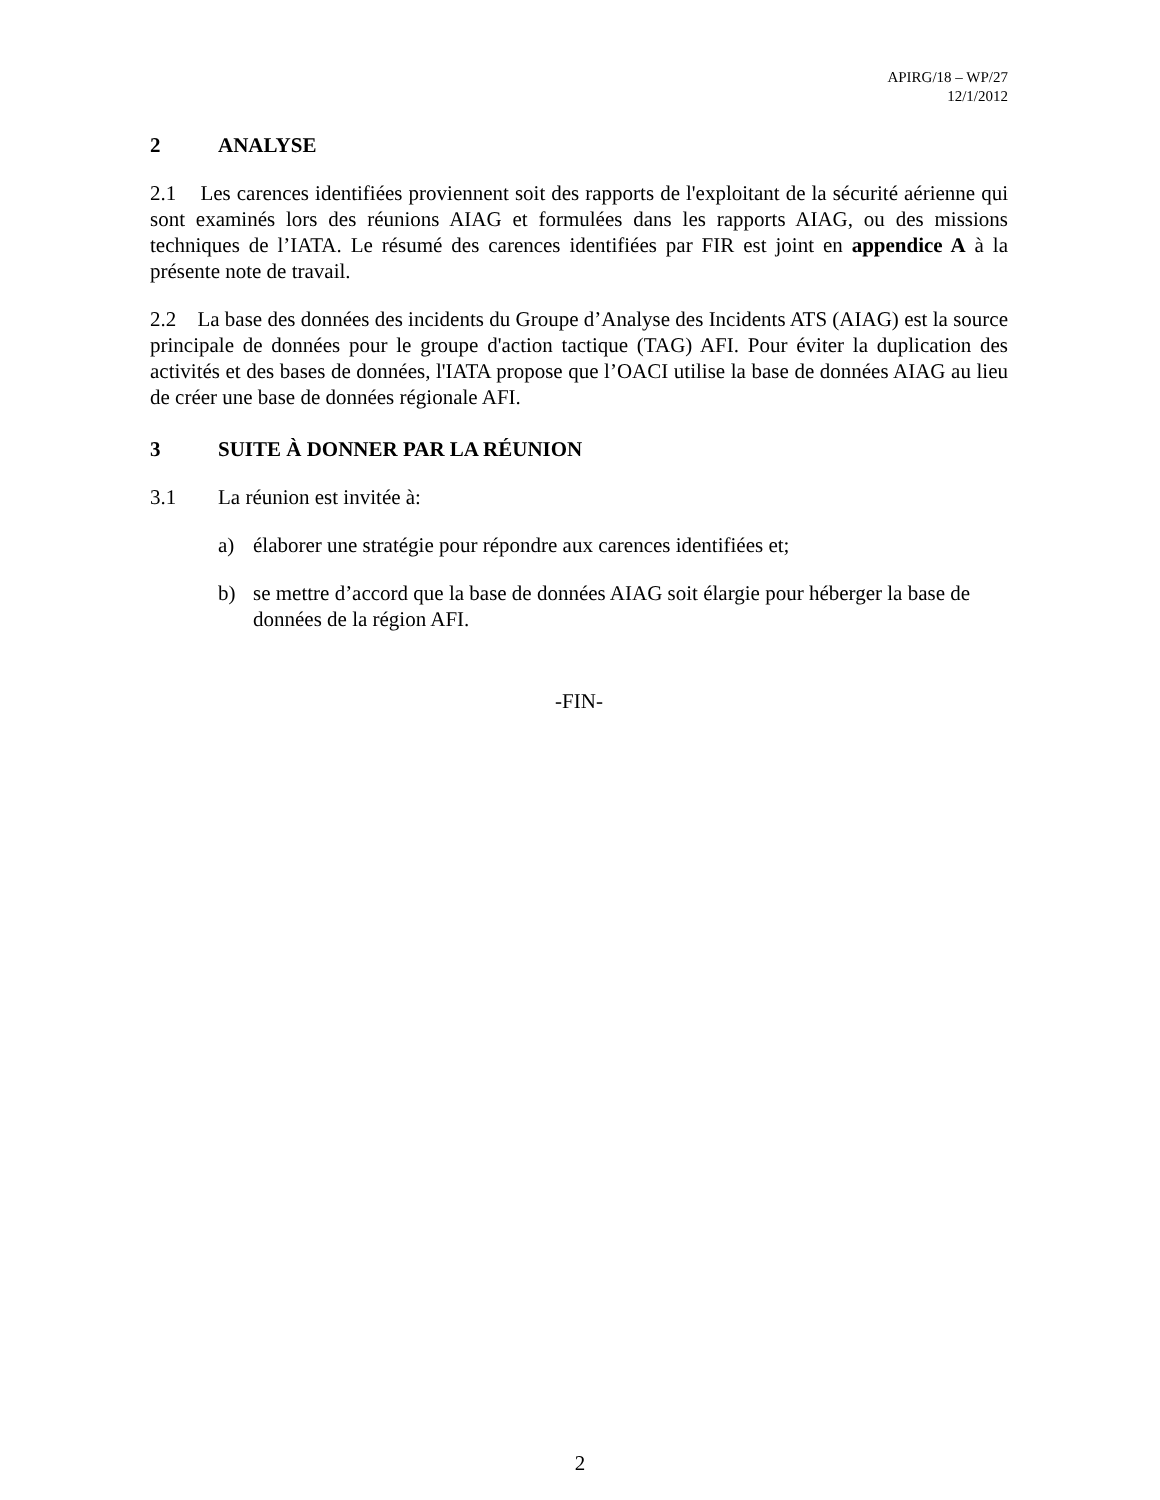APIRG/18 – WP/27
12/1/2012
2 ANALYSE
2.1 Les carences identifiées proviennent soit des rapports de l'exploitant de la sécurité aérienne qui sont examinés lors des réunions AIAG et formulées dans les rapports AIAG, ou des missions techniques de l’IATA. Le résumé des carences identifiées par FIR est joint en appendice A à la présente note de travail.
2.2 La base des données des incidents du Groupe d’Analyse des Incidents ATS (AIAG) est la source principale de données pour le groupe d'action tactique (TAG) AFI. Pour éviter la duplication des activités et des bases de données, l'IATA propose que l’OACI utilise la base de données AIAG au lieu de créer une base de données régionale AFI.
3 SUITE À DONNER PAR LA RÉUNION
3.1 La réunion est invitée à:
a) élaborer une stratégie pour répondre aux carences identifiées et;
b) se mettre d’accord que la base de données AIAG soit élargie pour héberger la base de données de la région AFI.
-FIN-
2